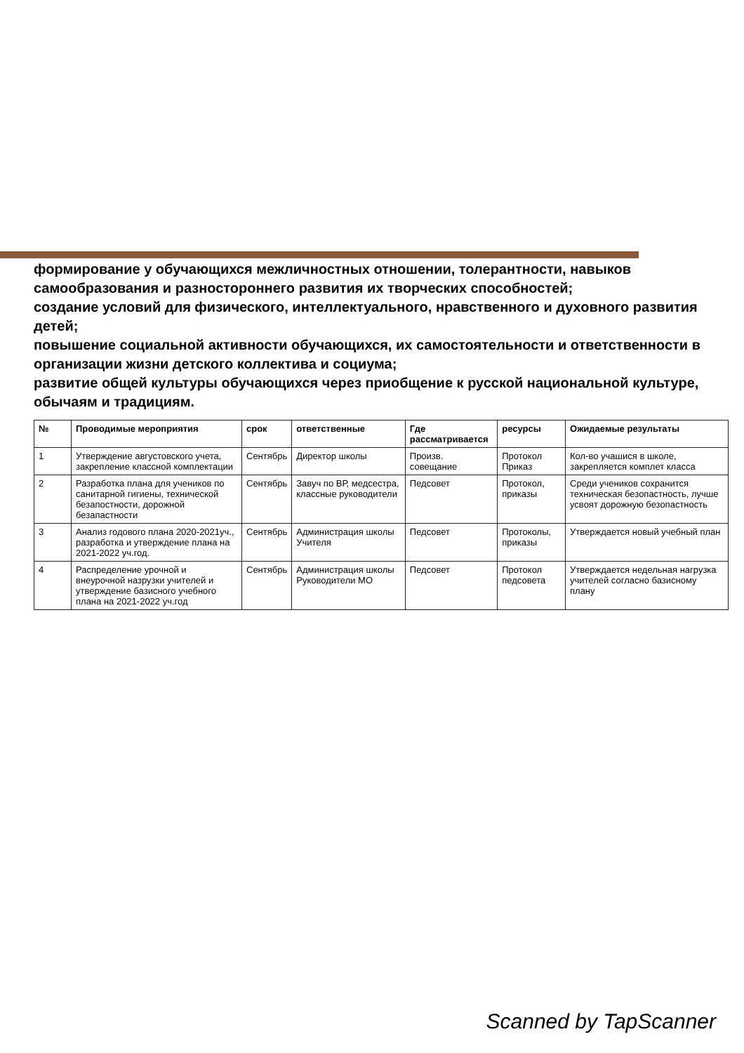формирование у обучающихся межличностных отношении, толерантности, навыков самообразования и разностороннего развития их творческих способностей;
создание условий для физического, интеллектуального, нравственного и духовного развития детей;
повышение социальной активности обучающихся, их самостоятельности и ответственности в организации жизни детского коллектива и социума;
развитие общей культуры обучающихся через приобщение к русской национальной культуре, обычаям и традициям.
| № | Проводимые мероприятия | срок | ответственные | Где рассматривается | ресурсы | Ожидаемые результаты |
| --- | --- | --- | --- | --- | --- | --- |
| 1 | Утверждение августовского учета, закрепление классной комплектации | Сентябрь | Директор школы | Произв. совещание | Протокол Приказ | Кол-во учашися в школе, закрепляется комплет класса |
| 2 | Разработка плана для учеников по санитарной гигиены, технической безапостности, дорожной безапастности | Сентябрь | Завуч по ВР, медсестра, классные руководители | Педсовет | Протокол, приказы | Среди учеников сохранится техническая безопастность, лучше усвоят дорожную безопастность |
| 3 | Анализ годового плана 2020-2021уч., разработка и утверждение плана на 2021-2022 уч.год. | Сентябрь | Администрация школы Учителя | Педсовет | Протоколы, приказы | Утверждается новый учебный план |
| 4 | Распределение урочной и внеурочной назрузки учителей и утверждение базисного учебного плана на 2021-2022 уч.год | Сентябрь | Администрация школы Руководители МО | Педсовет | Протокол педсовета | Утверждается недельная нагрузка учителей согласно базисному плану |
Scanned by TapScanner